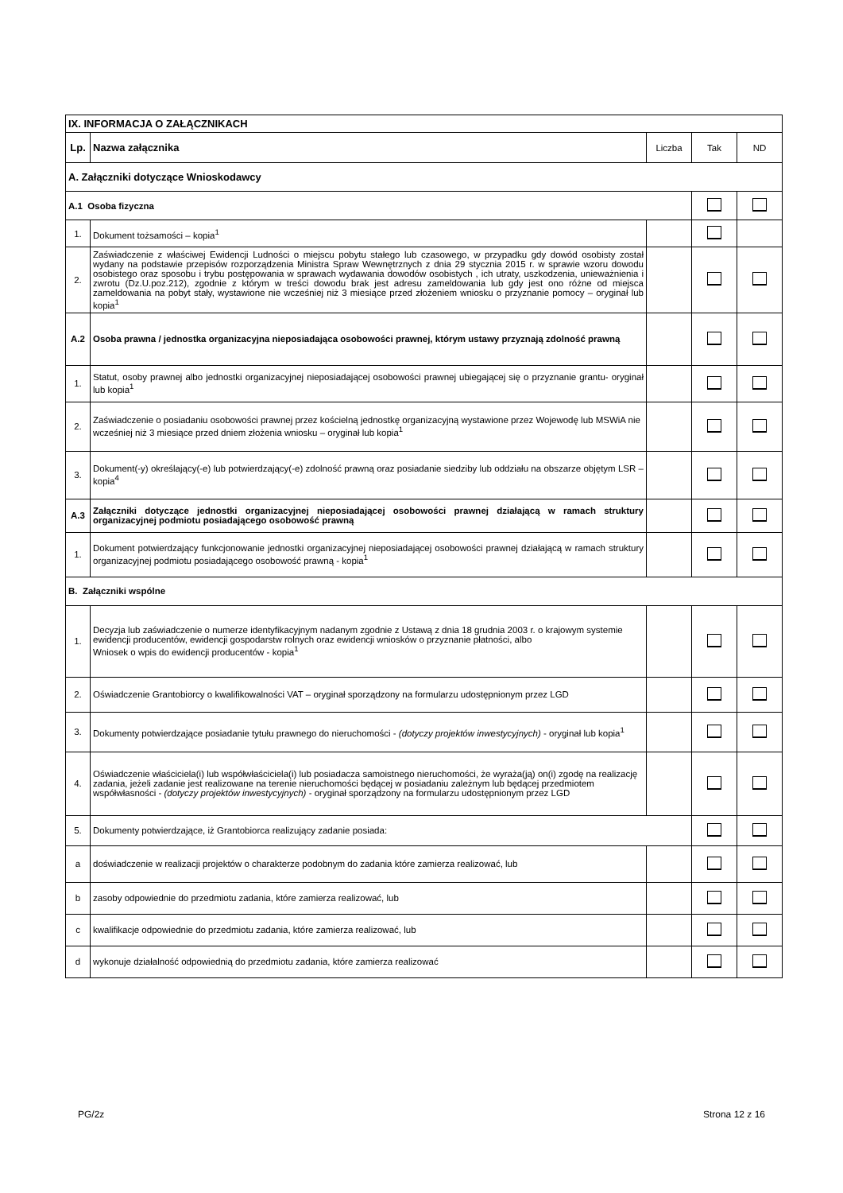| IX. INFORMACJA O ZAŁĄCZNIKACH | | | | |
| --- | --- | --- | --- | --- |
| Lp. | Nazwa załącznika | Liczba | Tak | ND |
| A. Załączniki dotyczące Wnioskodawcy | | | | |
| A.1 Osoba fizyczna | | | | |
| 1. | Dokument tożsamości – kopia<sup>1</sup> | | | |
| 2. | Zaświadczenie z właściwej Ewidencji Ludności o miejscu pobytu stałego lub czasowego, w przypadku gdy dowód osobisty został wydany na podstawie przepisów rozporządzenia Ministra Spraw Wewnętrznych z dnia 29 stycznia 2015 r. w sprawie wzoru dowodu osobistego oraz sposobu i trybu postępowania w sprawach wydawania dowodów osobistych , ich utraty, uszkodzenia, unieważnienia i zwrotu (Dz.U.poz.212), zgodnie z którym w treści dowodu brak jest adresu zameldowania lub gdy jest ono różne od miejsca zameldowania na pobyt stały, wystawione nie wcześniej niż 3 miesiące przed złożeniem wniosku o przyznanie pomocy – oryginał lub kopia<sup>1</sup> | | | |
| A.2 | Osoba prawna / jednostka organizacyjna nieposiadająca osobowości prawnej, którym ustawy przyznają zdolność prawną | | | |
| 1. | Statut, osoby prawnej albo jednostki organizacyjnej nieposiadającej osobowości prawnej ubiegającej się o przyznanie grantu- oryginał lub kopia<sup>1</sup> | | | |
| 2. | Zaświadczenie o posiadaniu osobowości prawnej przez kościelną jednostkę organizacyjną wystawione przez Wojewodę lub MSWiA nie wcześniej niż 3 miesiące przed dniem złożenia wniosku – oryginał lub kopia<sup>1</sup> | | | |
| 3. | Dokument(-y) określający(-e) lub potwierdzający(-e) zdolność prawną oraz posiadanie siedziby lub oddziału na obszarze objętym LSR – kopia<sup>4</sup> | | | |
| A.3 | Załączniki dotyczące jednostki organizacyjnej nieposiadającej osobowości prawnej działającą w ramach struktury organizacyjnej podmiotu posiadającego osobowość prawną | | | |
| 1. | Dokument potwierdzający funkcjonowanie jednostki organizacyjnej nieposiadającej osobowości prawnej działającą w ramach struktury organizacyjnej podmiotu posiadającego osobowość prawną - kopia<sup>1</sup> | | | |
| B. Załączniki wspólne | | | | |
| 1. | Decyzja lub zaświadczenie o numerze identyfikacyjnym nadanym zgodnie z Ustawą z dnia 18 grudnia 2003 r. o krajowym systemie ewidencji producentów, ewidencji gospodarstw rolnych oraz ewidencji wniosków o przyznanie płatności, albo Wniosek o wpis do ewidencji producentów - kopia<sup>1</sup> | | | |
| 2. | Oświadczenie Grantobiorcy o kwalifikowalności VAT – oryginał sporządzony na formularzu udostępnionym przez LGD | | | |
| 3. | Dokumenty potwierdzające posiadanie tytułu prawnego do nieruchomości - (dotyczy projektów inwestycyjnych) - oryginał lub kopia<sup>1</sup> | | | |
| 4. | Oświadczenie właściciela(i) lub współwłaściciela(i) lub posiadacza samoistnego nieruchomości, że wyraża(ją) on(i) zgodę na realizację zadania, jeżeli zadanie jest realizowane na terenie nieruchomości będącej w posiadaniu zależnym lub będącej przedmiotem współwłasności - (dotyczy projektów inwestycyjnych) - oryginał sporządzony na formularzu udostępnionym przez LGD | | | |
| 5. | Dokumenty potwierdzające, iż Grantobiorca realizujący zadanie posiada: | | | |
| a | doświadczenie w realizacji projektów o charakterze podobnym do zadania które zamierza realizować, lub | | | |
| b | zasoby odpowiednie do przedmiotu zadania, które zamierza realizować, lub | | | |
| c | kwalifikacje odpowiednie do przedmiotu zadania, które zamierza realizować, lub | | | |
| d | wykonuje działalność odpowiednią do przedmiotu zadania, które zamierza realizować | | | |
PG/2z Strona 12 z 16